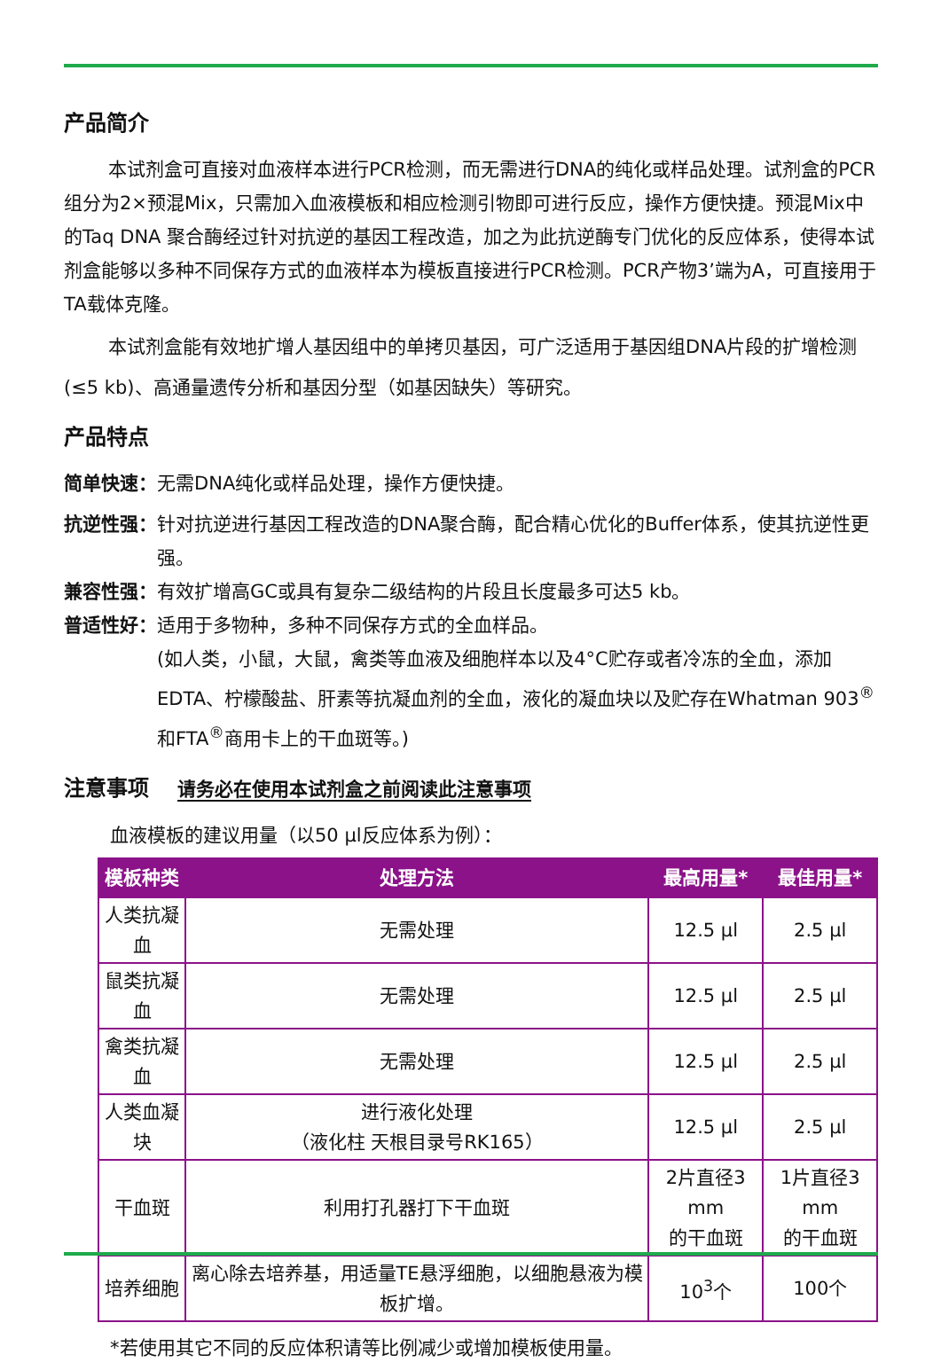产品简介
本试剂盒可直接对血液样本进行PCR检测，而无需进行DNA的纯化或样品处理。试剂盒的PCR组分为2×预混Mix，只需加入血液模板和相应检测引物即可进行反应，操作方便快捷。预混Mix中的Taq DNA 聚合酶经过针对抗逆的基因工程改造，加之为此抗逆酶专门优化的反应体系，使得本试剂盒能够以多种不同保存方式的血液样本为模板直接进行PCR检测。PCR产物3’端为A，可直接用于TA载体克隆。
本试剂盒能有效地扩增人基因组中的单拷贝基因，可广泛适用于基因组DNA片段的扩增检测 (≤5 kb)、高通量遗传分析和基因分型（如基因缺失）等研究。
产品特点
简单快速： 无需DNA纯化或样品处理，操作方便快捷。
抗逆性强： 针对抗逆进行基因工程改造的DNA聚合酶，配合精心优化的Buffer体系，使其抗逆性更强。
兼容性强： 有效扩增高GC或具有复杂二级结构的片段且长度最多可达5 kb。
普适性好： 适用于多物种，多种不同保存方式的全血样品。
(如人类，小鼠，大鼠，禽类等血液及细胞样本以及4°C贮存或者冷冻的全血，添加EDTA、柠檬酸盐、肝素等抗凝血剂的全血，液化的凝血块以及贮存在Whatman 903<sup>®</sup>和FTA<sup>®</sup>商用卡上的干血斑等。)
注意事项 请务必在使用本试剂盒之前阅读此注意事项
血液模板的建议用量（以50 μl反应体系为例）：
| 模板种类 | 处理方法 | 最高用量* | 最佳用量* |
| --- | --- | --- | --- |
| 人类抗凝血 | 无需处理 | 12.5 μl | 2.5 μl |
| 鼠类抗凝血 | 无需处理 | 12.5 μl | 2.5 μl |
| 禽类抗凝血 | 无需处理 | 12.5 μl | 2.5 μl |
| 人类血凝块 | 进行液化处理 （液化柱 天根目录号RK165） | 12.5 μl | 2.5 μl |
| 干血斑 | 利用打孔器打下干血斑 | 2片直径3 mm 的干血斑 | 1片直径3 mm 的干血斑 |
| 培养细胞 | 离心除去培养基，用适量TE悬浮细胞，以细胞悬液为模板扩增。 | 10<sup>3</sup>个 | 100个 |
*若使用其它不同的反应体积请等比例减少或增加模板使用量。